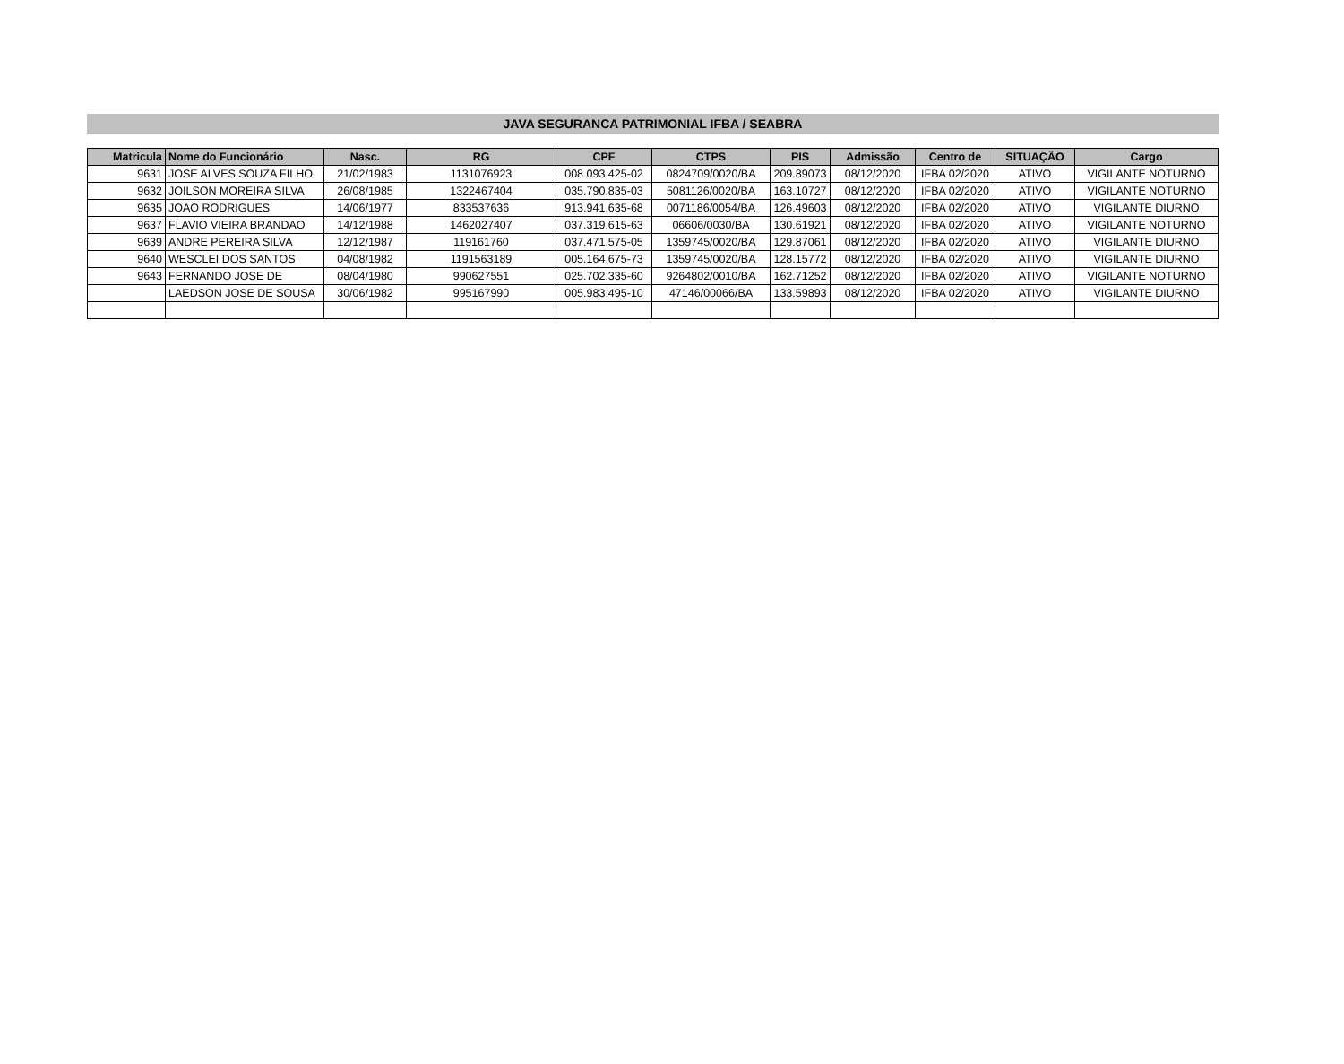JAVA SEGURANCA PATRIMONIAL IFBA / SEABRA
| Matricula | Nome do Funcionário | Nasc. | RG | CPF | CTPS | PIS | Admissão | Centro de | SITUAÇÃO | Cargo |
| --- | --- | --- | --- | --- | --- | --- | --- | --- | --- | --- |
| 9631 | JOSE ALVES SOUZA FILHO | 21/02/1983 | 1131076923 | 008.093.425-02 | 0824709/0020/BA | 209.89073 | 08/12/2020 | IFBA 02/2020 | ATIVO | VIGILANTE NOTURNO |
| 9632 | JOILSON MOREIRA SILVA | 26/08/1985 | 1322467404 | 035.790.835-03 | 5081126/0020/BA | 163.10727 | 08/12/2020 | IFBA 02/2020 | ATIVO | VIGILANTE NOTURNO |
| 9635 | JOAO RODRIGUES | 14/06/1977 | 833537636 | 913.941.635-68 | 0071186/0054/BA | 126.49603 | 08/12/2020 | IFBA 02/2020 | ATIVO | VIGILANTE DIURNO |
| 9637 | FLAVIO VIEIRA BRANDAO | 14/12/1988 | 1462027407 | 037.319.615-63 | 06606/0030/BA | 130.61921 | 08/12/2020 | IFBA 02/2020 | ATIVO | VIGILANTE NOTURNO |
| 9639 | ANDRE PEREIRA SILVA | 12/12/1987 | 119161760 | 037.471.575-05 | 1359745/0020/BA | 129.87061 | 08/12/2020 | IFBA 02/2020 | ATIVO | VIGILANTE DIURNO |
| 9640 | WESCLEI DOS SANTOS | 04/08/1982 | 1191563189 | 005.164.675-73 | 1359745/0020/BA | 128.15772 | 08/12/2020 | IFBA 02/2020 | ATIVO | VIGILANTE DIURNO |
| 9643 | FERNANDO JOSE DE | 08/04/1980 | 990627551 | 025.702.335-60 | 9264802/0010/BA | 162.71252 | 08/12/2020 | IFBA 02/2020 | ATIVO | VIGILANTE NOTURNO |
| | LAEDSON JOSE DE SOUSA | 30/06/1982 | 995167990 | 005.983.495-10 | 47146/00066/BA | 133.59893 | 08/12/2020 | IFBA 02/2020 | ATIVO | VIGILANTE DIURNO |